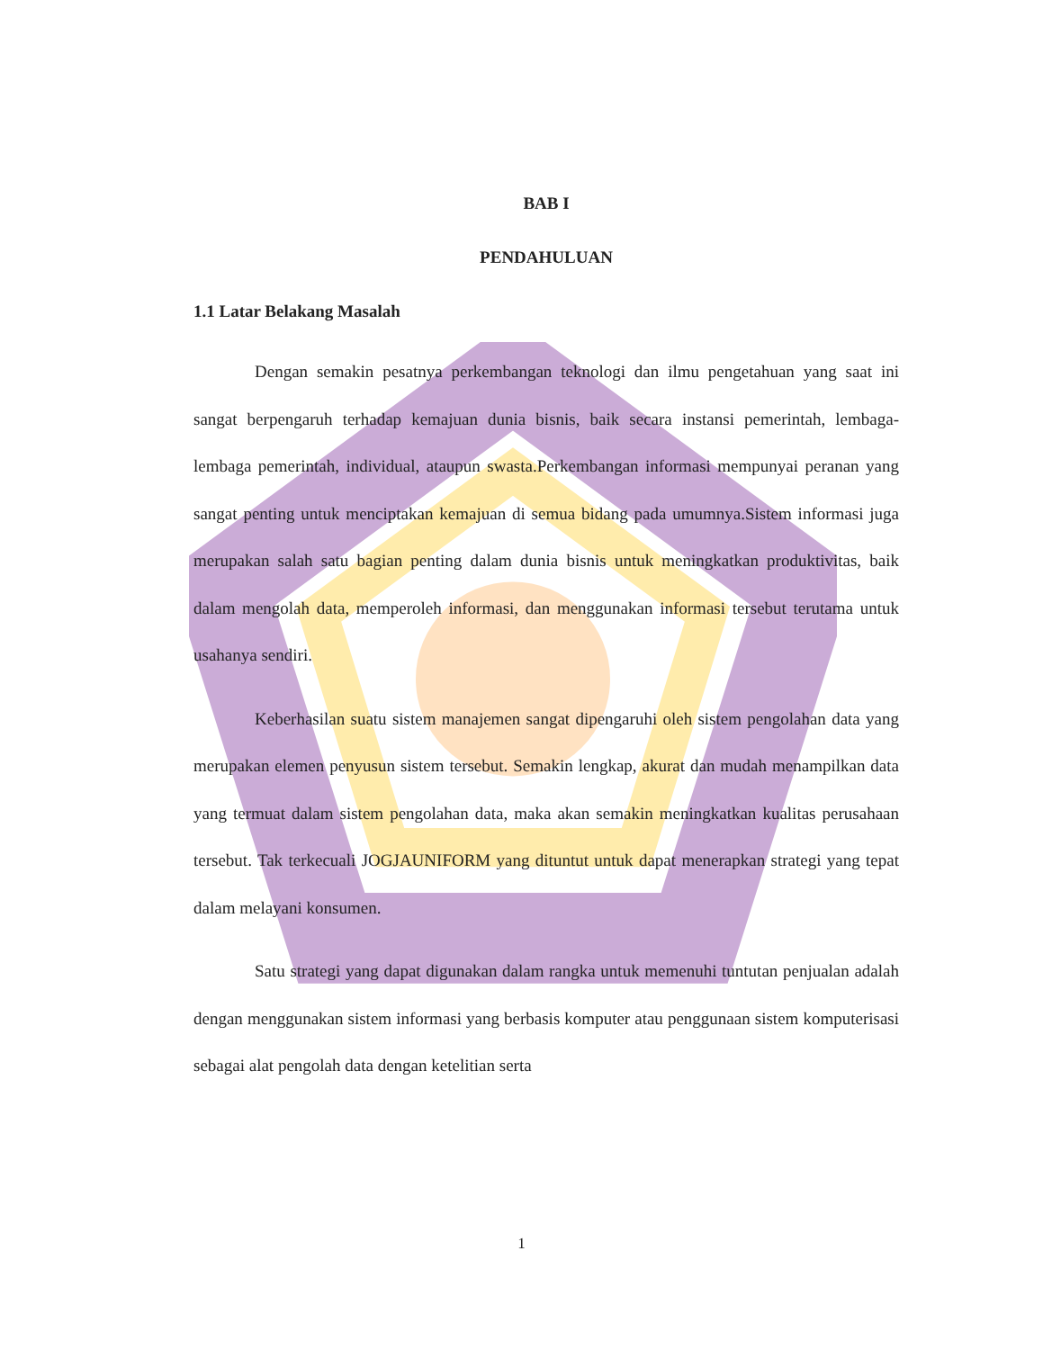BAB I
PENDAHULUAN
1.1 Latar Belakang Masalah
Dengan semakin pesatnya perkembangan teknologi dan ilmu pengetahuan yang saat ini sangat berpengaruh terhadap kemajuan dunia bisnis, baik secara instansi pemerintah, lembaga-lembaga pemerintah, individual, ataupun swasta.Perkembangan informasi mempunyai peranan yang sangat penting untuk menciptakan kemajuan di semua bidang pada umumnya.Sistem informasi juga merupakan salah satu bagian penting dalam dunia bisnis untuk meningkatkan produktivitas, baik dalam mengolah data, memperoleh informasi, dan menggunakan informasi tersebut terutama untuk usahanya sendiri.
Keberhasilan suatu sistem manajemen sangat dipengaruhi oleh sistem pengolahan data yang merupakan elemen penyusun sistem tersebut. Semakin lengkap, akurat dan mudah menampilkan data yang termuat dalam sistem pengolahan data, maka akan semakin meningkatkan kualitas perusahaan tersebut. Tak terkecuali JOGJAUNIFORM yang dituntut untuk dapat menerapkan strategi yang tepat dalam melayani konsumen.
Satu strategi yang dapat digunakan dalam rangka untuk memenuhi tuntutan penjualan adalah dengan menggunakan sistem informasi yang berbasis komputer atau penggunaan sistem komputerisasi sebagai alat pengolah data dengan ketelitian serta
1